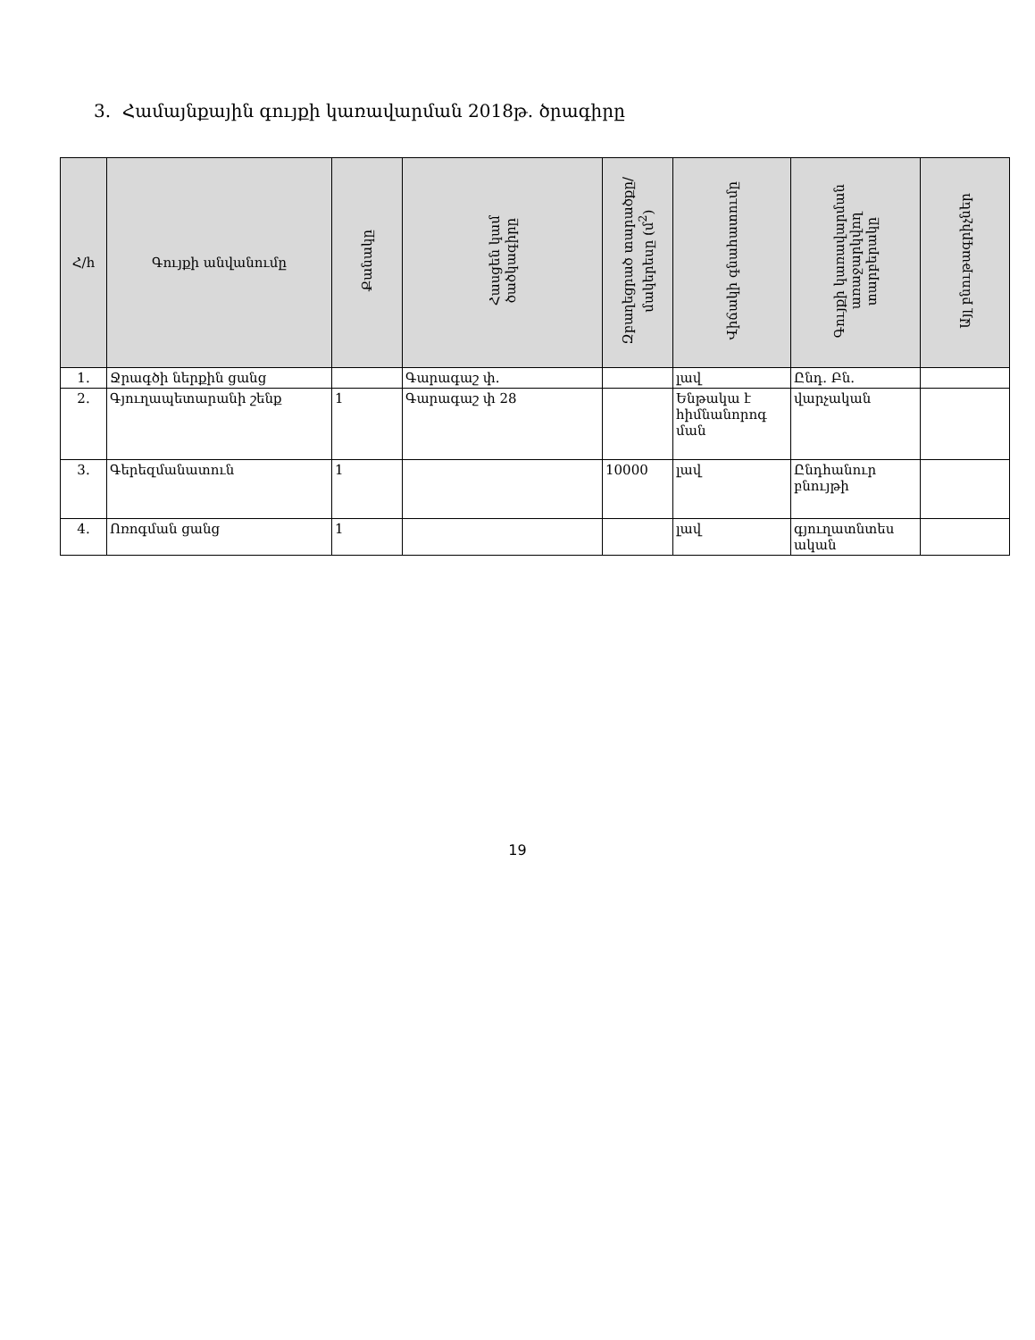3. Համայնքային գույքի կառավարման 2018թ. ծրագիրը
| Հ/հ | Գույքի անվանումը | Քանակը | Հասցեն կամ ծածկագիրը | Զբաղեցրած տարածքը/ մակերեսը (մ<sup>2</sup>) | Վիճակի գնահատումը | Գույքի կառավարման առաջարկվող տարբերակը | Այլ բնութագրիչներ |
| --- | --- | --- | --- | --- | --- | --- | --- |
| 1. | Ջրագծի ներքին ցանց | | Գարագաշ փ. | | լավ | Ընդ. Բն. | |
| 2. | Գյուղապետարանի շենք | 1 | Գարագաշ փ 28 | | Ենթակա է հիմնանորոգ ման | վարչական | |
| 3. | Գերեզմանատուն | 1 | | 10000 | լավ | Ընդհանուր բնույթի | |
| 4. | Ոռոգման ցանց | 1 | | | լավ | գյուղատնտես ական | |
19